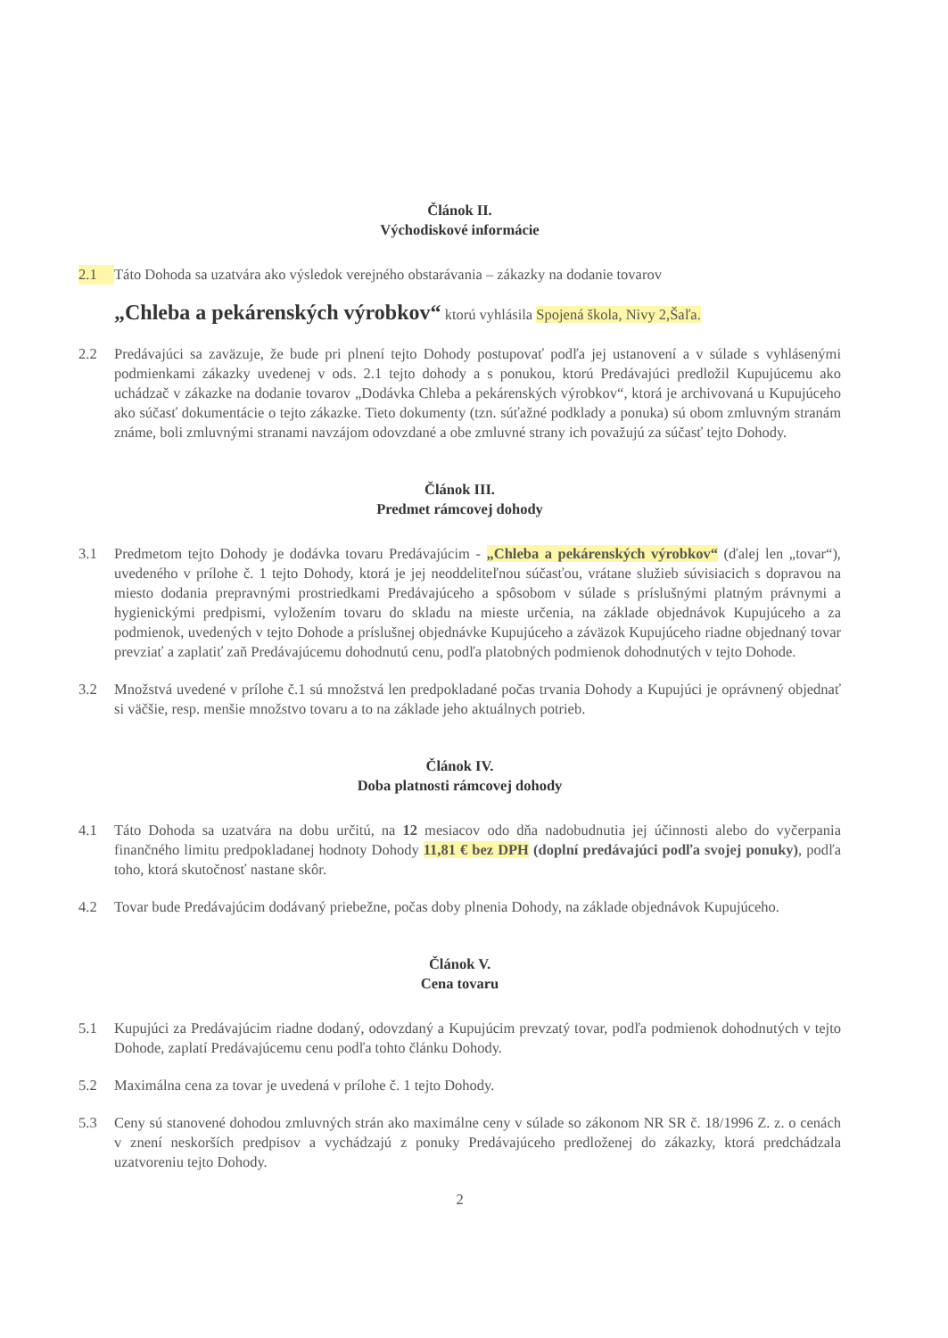Článok II.
Východiskové informácie
2.1 Táto Dohoda sa uzatvára ako výsledok verejného obstarávania – zákazky na dodanie tovarov
„Chleba a pekárenských výrobkov“ ktorú vyhlásila Spojená škola, Nivy 2,Šaľa.
2.2 Predávajúci sa zaväzuje, že bude pri plnení tejto Dohody postupovať podľa jej ustanovení a v súlade s vyhlásenými podmienkami zákazky uvedenej v ods. 2.1 tejto dohody a s ponukou, ktorú Predávajúci predložil Kupujúcemu ako uchádzač v zákazke na dodanie tovarov „Dodávka Chleba a pekárenských výrobkov“, ktorá je archivovaná u Kupujúceho ako súčasť dokumentácie o tejto zákazke. Tieto dokumenty (tzn. súťažné podklady a ponuka) sú obom zmluvným stranám známe, boli zmluvnými stranami navzájom odovzdané a obe zmluvné strany ich považujú za súčasť tejto Dohody.
Článok III.
Predmet rámcovej dohody
3.1 Predmetom tejto Dohody je dodávka tovaru Predávajúcim - „Chleba a pekárenských výrobkov“ (ďalej len „tovar“), uvedeného v prílohe č. 1 tejto Dohody, ktorá je jej neoddeliteľnou súčasťou, vrátane služieb súvisiacich s dopravou na miesto dodania prepravnými prostriedkami Predávajúceho a spôsobom v súlade s príslušnými platným právnymi a hygienickými predpismi, vyložením tovaru do skladu na mieste určenia, na základe objednávok Kupujúceho a za podmienok, uvedených v tejto Dohode a príslušnej objednávke Kupujúceho a záväzok Kupujúceho riadne objednaný tovar prevziať a zaplatiť zaň Predávajúcemu dohodnutú cenu, podľa platobných podmienok dohodnutých v tejto Dohode.
3.2 Množstvá uvedené v prílohe č.1 sú množstvá len predpokladané počas trvania Dohody a Kupujúci je oprávnený objednať si väčšie, resp. menšie množstvo tovaru a to na základe jeho aktuálnych potrieb.
Článok IV.
Doba platnosti rámcovej dohody
4.1 Táto Dohoda sa uzatvára na dobu určitú, na 12 mesiacov odo dňa nadobudnutia jej účinnosti alebo do vyčerpania finančného limitu predpokladanej hodnoty Dohody 11,81 € bez DPH (doplní predávajúci podľa svojej ponuky), podľa toho, ktorá skutočnosť nastane skôr.
4.2 Tovar bude Predávajúcim dodávaný priebežne, počas doby plnenia Dohody, na základe objednávok Kupujúceho.
Článok V.
Cena tovaru
5.1 Kupujúci za Predávajúcim riadne dodaný, odovzdaný a Kupujúcim prevzatý tovar, podľa podmienok dohodnutých v tejto Dohode, zaplatí Predávajúcemu cenu podľa tohto článku Dohody.
5.2 Maximálna cena za tovar je uvedená v prílohe č. 1 tejto Dohody.
5.3 Ceny sú stanovené dohodou zmluvných strán ako maximálne ceny v súlade so zákonom NR SR č. 18/1996 Z. z. o cenách v znení neskorších predpisov a vychádzajú z ponuky Predávajúceho predloženej do zákazky, ktorá predchádzala uzatvoreniu tejto Dohody.
2